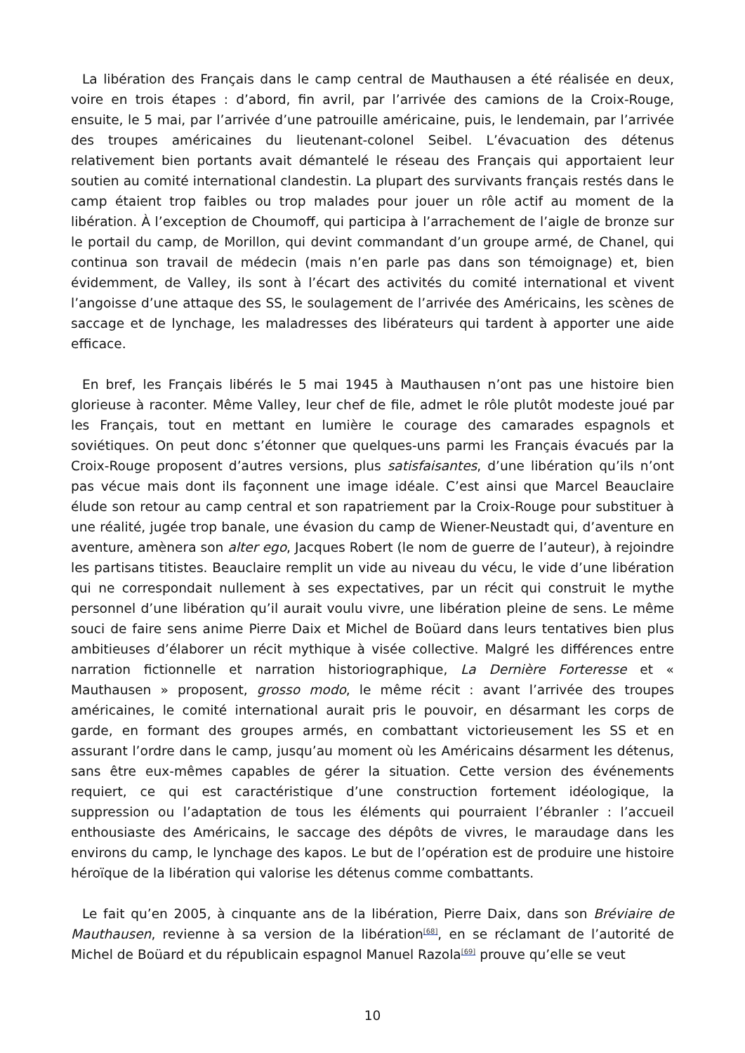La libération des Français dans le camp central de Mauthausen a été réalisée en deux, voire en trois étapes : d’abord, fin avril, par l’arrivée des camions de la Croix-Rouge, ensuite, le 5 mai, par l’arrivée d’une patrouille américaine, puis, le lendemain, par l’arrivée des troupes américaines du lieutenant-colonel Seibel. L’évacuation des détenus relativement bien portants avait démantelé le réseau des Français qui apportaient leur soutien au comité international clandestin. La plupart des survivants français restés dans le camp étaient trop faibles ou trop malades pour jouer un rôle actif au moment de la libération. À l’exception de Choumoff, qui participa à l’arrachement de l’aigle de bronze sur le portail du camp, de Morillon, qui devint commandant d’un groupe armé, de Chanel, qui continua son travail de médecin (mais n’en parle pas dans son témoignage) et, bien évidemment, de Valley, ils sont à l’écart des activités du comité international et vivent l’angoisse d’une attaque des SS, le soulagement de l’arrivée des Américains, les scènes de saccage et de lynchage, les maladresses des libérateurs qui tardent à apporter une aide efficace.
En bref, les Français libérés le 5 mai 1945 à Mauthausen n’ont pas une histoire bien glorieuse à raconter. Même Valley, leur chef de file, admet le rôle plutôt modeste joué par les Français, tout en mettant en lumière le courage des camarades espagnols et soviétiques. On peut donc s’étonner que quelques-uns parmi les Français évacués par la Croix-Rouge proposent d’autres versions, plus satisfaisantes, d’une libération qu’ils n’ont pas vécue mais dont ils façonnent une image idéale. C’est ainsi que Marcel Beauclaire élude son retour au camp central et son rapatriement par la Croix-Rouge pour substituer à une réalité, jugée trop banale, une évasion du camp de Wiener-Neustadt qui, d’aventure en aventure, amènera son alter ego, Jacques Robert (le nom de guerre de l’auteur), à rejoindre les partisans titistes. Beauclaire remplit un vide au niveau du vécu, le vide d’une libération qui ne correspondait nullement à ses expectatives, par un récit qui construit le mythe personnel d’une libération qu’il aurait voulu vivre, une libération pleine de sens. Le même souci de faire sens anime Pierre Daix et Michel de Boüard dans leurs tentatives bien plus ambitieuses d’élaborer un récit mythique à visée collective. Malgré les différences entre narration fictionnelle et narration historiographique, La Dernière Forteresse et « Mauthausen » proposent, grosso modo, le même récit : avant l’arrivée des troupes américaines, le comité international aurait pris le pouvoir, en désarmant les corps de garde, en formant des groupes armés, en combattant victorieusement les SS et en assurant l’ordre dans le camp, jusqu’au moment où les Américains désarment les détenus, sans être eux-mêmes capables de gérer la situation. Cette version des événements requiert, ce qui est caractéristique d’une construction fortement idéologique, la suppression ou l’adaptation de tous les éléments qui pourraient l’ébranler : l’accueil enthousiaste des Américains, le saccage des dépôts de vivres, le maraudage dans les environs du camp, le lynchage des kapos. Le but de l’opération est de produire une histoire héroïque de la libération qui valorise les détenus comme combattants.
Le fait qu’en 2005, à cinquante ans de la libération, Pierre Daix, dans son Bréviaire de Mauthausen, revienne à sa version de la libération<sup>[68]</sup>, en se réclamant de l’autorité de Michel de Boüard et du républicain espagnol Manuel Razola<sup>[69]</sup> prouve qu’elle se veut
10